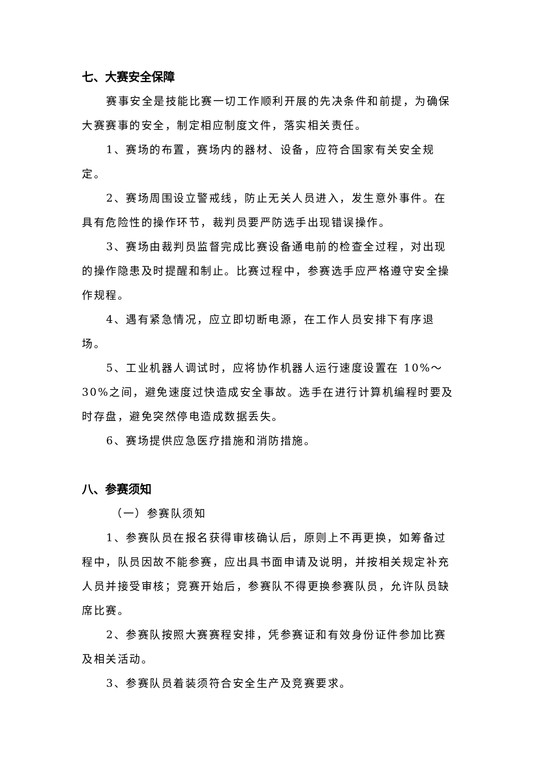七、大赛安全保障
赛事安全是技能比赛一切工作顺利开展的先决条件和前提，为确保大赛赛事的安全，制定相应制度文件，落实相关责任。
1、赛场的布置，赛场内的器材、设备，应符合国家有关安全规定。
2、赛场周围设立警戒线，防止无关人员进入，发生意外事件。在具有危险性的操作环节，裁判员要严防选手出现错误操作。
3、赛场由裁判员监督完成比赛设备通电前的检查全过程，对出现的操作隐患及时提醒和制止。比赛过程中，参赛选手应严格遵守安全操作规程。
4、遇有紧急情况，应立即切断电源，在工作人员安排下有序退场。
5、工业机器人调试时，应将协作机器人运行速度设置在 10%～30%之间，避免速度过快造成安全事故。选手在进行计算机编程时要及时存盘，避免突然停电造成数据丢失。
6、赛场提供应急医疗措施和消防措施。
八、参赛须知
（一）参赛队须知
1、参赛队员在报名获得审核确认后，原则上不再更换，如筹备过程中，队员因故不能参赛，应出具书面申请及说明，并按相关规定补充人员并接受审核；竞赛开始后，参赛队不得更换参赛队员，允许队员缺席比赛。
2、参赛队按照大赛赛程安排，凭参赛证和有效身份证件参加比赛及相关活动。
3、参赛队员着装须符合安全生产及竞赛要求。